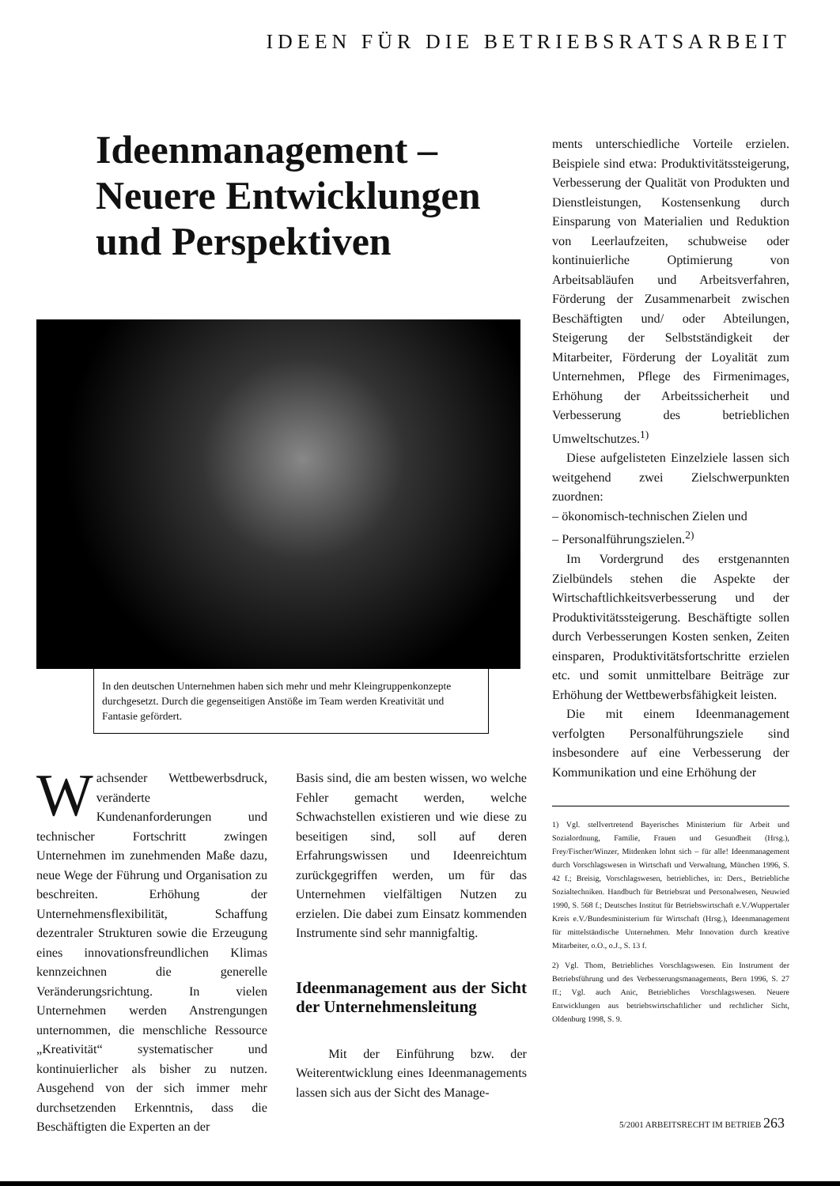IDEEN FÜR DIE BETRIEBSRATSARBEIT
Ideenmanagement –
Neuere Entwicklungen
und Perspektiven
In den deutschen Unternehmen haben sich mehr und mehr Kleingruppenkonzepte durchgesetzt. Durch die gegenseitigen Anstöße im Team werden Kreativität und Fantasie gefördert.
Wachsender Wettbewerbsdruck, veränderte Kundenanforderungen und technischer Fortschritt zwingen Unternehmen im zunehmenden Maße dazu, neue Wege der Führung und Organisation zu beschreiten. Erhöhung der Unternehmensflexibilität, Schaffung dezentraler Strukturen sowie die Erzeugung eines innovationsfreundlichen Klimas kennzeichnen die generelle Veränderungsrichtung. In vielen Unternehmen werden Anstrengungen unternommen, die menschliche Ressource „Kreativität“ systematischer und kontinuierlicher als bisher zu nutzen. Ausgehend von der sich immer mehr durchsetzenden Erkenntnis, dass die Beschäftigten die Experten an der
Basis sind, die am besten wissen, wo welche Fehler gemacht werden, welche Schwachstellen existieren und wie diese zu beseitigen sind, soll auf deren Erfahrungswissen und Ideenreichtum zurückgegriffen werden, um für das Unternehmen vielfältigen Nutzen zu erzielen. Die dabei zum Einsatz kommenden Instrumente sind sehr mannigfaltig.
Ideenmanagement aus der Sicht der Unternehmensleitung
Mit der Einführung bzw. der Weiterentwicklung eines Ideenmanagements lassen sich aus der Sicht des Manage-
ments unterschiedliche Vorteile erzielen. Beispiele sind etwa: Produktivitätssteigerung, Verbesserung der Qualität von Produkten und Dienstleistungen, Kostensenkung durch Einsparung von Materialien und Reduktion von Leerlaufzeiten, schubweise oder kontinuierliche Optimierung von Arbeitsabläufen und Arbeitsverfahren, Förderung der Zusammenarbeit zwischen Beschäftigten und/ oder Abteilungen, Steigerung der Selbstständigkeit der Mitarbeiter, Förderung der Loyalität zum Unternehmen, Pflege des Firmenimages, Erhöhung der Arbeitssicherheit und Verbesserung des betrieblichen Umweltschutzes.<sup>1)</sup>
Diese aufgelisteten Einzelziele lassen sich weitgehend zwei Zielschwerpunkten zuordnen:
– ökonomisch-technischen Zielen und
– Personalführungszielen.<sup>2)</sup>
Im Vordergrund des erstgenannten Zielbündels stehen die Aspekte der Wirtschaftlichkeitsverbesserung und der Produktivitätssteigerung. Beschäftigte sollen durch Verbesserungen Kosten senken, Zeiten einsparen, Produktivitätsfortschritte erzielen etc. und somit unmittelbare Beiträge zur Erhöhung der Wettbewerbsfähigkeit leisten.
Die mit einem Ideenmanagement verfolgten Personalführungsziele sind insbesondere auf eine Verbesserung der Kommunikation und eine Erhöhung der
1) Vgl. stellvertretend Bayerisches Ministerium für Arbeit und Sozialordnung, Familie, Frauen und Gesundheit (Hrsg.), Frey/Fischer/Winzer, Mitdenken lohnt sich – für alle! Ideenmanagement durch Vorschlagswesen in Wirtschaft und Verwaltung, München 1996, S. 42 f.; Breisig, Vorschlagswesen, betriebliches, in: Ders., Betriebliche Sozialtechniken. Handbuch für Betriebsrat und Personalwesen, Neuwied 1990, S. 568 f.; Deutsches Institut für Betriebswirtschaft e.V./Wuppertaler Kreis e.V./Bundesministerium für Wirtschaft (Hrsg.), Ideenmanagement für mittelständische Unternehmen. Mehr Innovation durch kreative Mitarbeiter, o.O., o.J., S. 13 f.
2) Vgl. Thom, Betriebliches Vorschlagswesen. Ein Instrument der Betriebsführung und des Verbesserungsmanagements, Bern 1996, S. 27 ff.; Vgl. auch Anic, Betriebliches Vorschlagswesen. Neuere Entwicklungen aus betriebswirtschaftlicher und rechtlicher Sicht, Oldenburg 1998, S. 9.
5/2001 ARBEITSRECHT IM BETRIEB 263